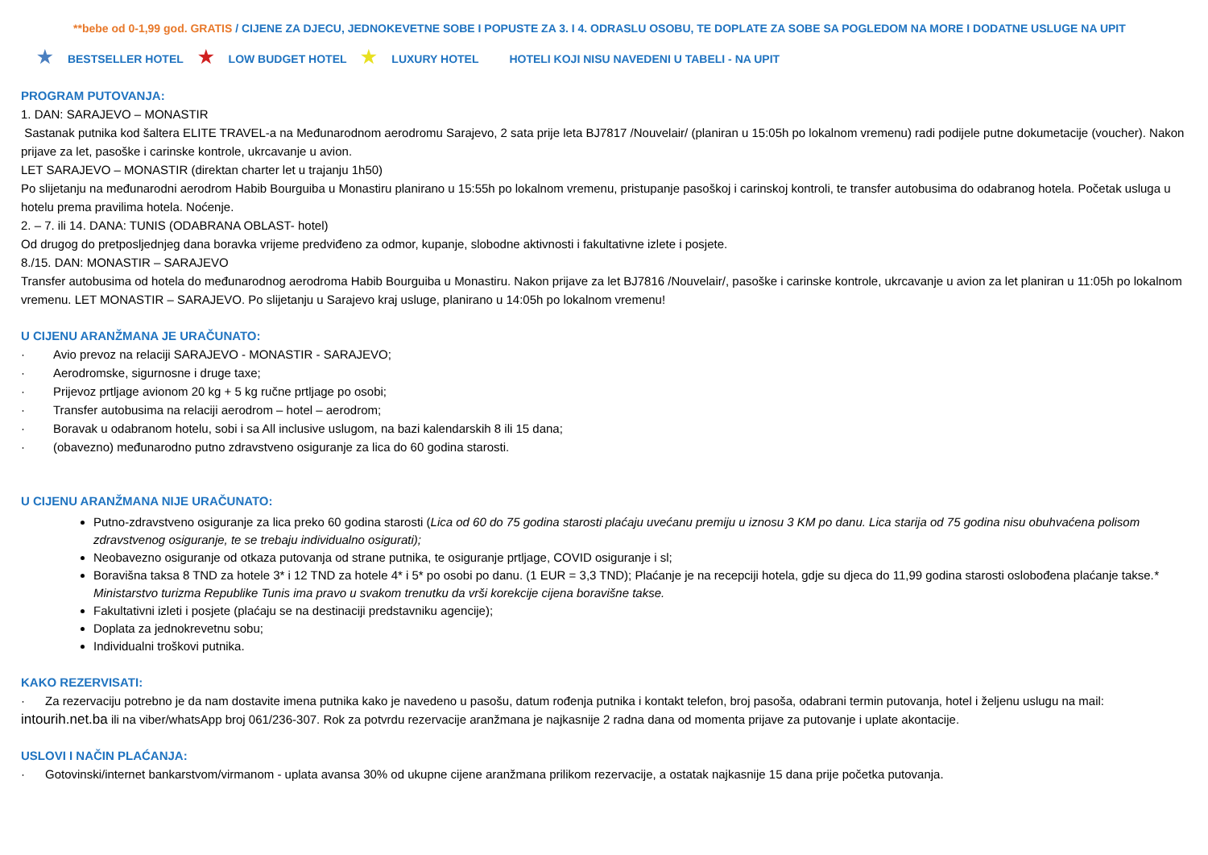**bebe od 0-1,99 god. GRATIS / CIJENE ZA DJECU, JEDNOKEVETNE SOBE I POPUSTE ZA 3. I 4. ODRASLU OSOBU, TE DOPLATE ZA SOBE SA POGLEDOM NA MORE I DODATNE USLUGE NA UPIT
★ BESTSELLER HOTEL ★ LOW BUDGET HOTEL ★ LUXURY HOTEL HOTELI KOJI NISU NAVEDENI U TABELI - NA UPIT
PROGRAM PUTOVANJA:
1. DAN: SARAJEVO – MONASTIR
Sastanak putnika kod šaltera ELITE TRAVEL-a na Međunarodnom aerodromu Sarajevo, 2 sata prije leta BJ7817 /Nouvelair/ (planiran u 15:05h po lokalnom vremenu) radi podijele putne dokumetacije (voucher). Nakon prijave za let, pasoške i carinske kontrole, ukrcavanje u avion.
LET SARAJEVO – MONASTIR (direktan charter let u trajanju 1h50)
Po slijetanju na međunarodni aerodrom Habib Bourguiba u Monastiru planirano u 15:55h po lokalnom vremenu, pristupanje pasoškoj i carinskoj kontroli, te transfer autobusima do odabranog hotela. Početak usluga u hotelu prema pravilima hotela. Noćenje.
2. – 7. ili 14. DANA: TUNIS (ODABRANA OBLAST- hotel)
Od drugog do pretposljednjeg dana boravka vrijeme predviđeno za odmor, kupanje, slobodne aktivnosti i fakultativne izlete i posjete.
8./15. DAN: MONASTIR – SARAJEVO
Transfer autobusima od hotela do međunarodnog aerodroma Habib Bourguiba u Monastiru. Nakon prijave za let BJ7816 /Nouvelair/, pasoške i carinske kontrole, ukrcavanje u avion za let planiran u 11:05h po lokalnom vremenu. LET MONASTIR – SARAJEVO. Po slijetanju u Sarajevo kraj usluge, planirano u 14:05h po lokalnom vremenu!
U CIJENU ARANŽMANA JE URAČUNATO:
· Avio prevoz na relaciji SARAJEVO - MONASTIR - SARAJEVO;
· Aerodromske, sigurnosne i druge taxe;
· Prijevoz prtljage avionom 20 kg + 5 kg ručne prtljage po osobi;
· Transfer autobusima na relaciji aerodrom – hotel – aerodrom;
· Boravak u odabranom hotelu, sobi i sa All inclusive uslugom, na bazi kalendarskih 8 ili 15 dana;
· (obavezno) međunarodno putno zdravstveno osiguranje za lica do 60 godina starosti.
U CIJENU ARANŽMANA NIJE URAČUNATO:
Putno-zdravstveno osiguranje za lica preko 60 godina starosti (Lica od 60 do 75 godina starosti plaćaju uvećanu premiju u iznosu 3 KM po danu. Lica starija od 75 godina nisu obuhvaćena polisom zdravstvenog osiguranje, te se trebaju individualno osigurati);
Neobavezno osiguranje od otkaza putovanja od strane putnika, te osiguranje prtljage, COVID osiguranje i sl;
Boravišna taksa 8 TND za hotele 3* i 12 TND za hotele 4* i 5* po osobi po danu. (1 EUR = 3,3 TND); Plaćanje je na recepciji hotela, gdje su djeca do 11,99 godina starosti oslobođena plaćanje takse.* Ministarstvo turizma Republike Tunis ima pravo u svakom trenutku da vrši korekcije cijena boravišne takse.
Fakultativni izleti i posjete (plaćaju se na destinaciji predstavniku agencije);
Doplata za jednokrevetnu sobu;
Individualni troškovi putnika.
KAKO REZERVISATI:
· Za rezervaciju potrebno je da nam dostavite imena putnika kako je navedeno u pasošu, datum rođenja putnika i kontakt telefon, broj pasoša, odabrani termin putovanja, hotel i željenu uslugu na mail: intourih.net.ba ili na viber/whatsApp broj 061/236-307. Rok za potvrdu rezervacije aranžmana je najkasnije 2 radna dana od momenta prijave za putovanje i uplate akontacije.
USLOVI I NAČIN PLAĆANJA:
· Gotovinski/internet bankarstvom/virmanom - uplata avansa 30% od ukupne cijene aranžmana prilikom rezervacije, a ostatak najkasnije 15 dana prije početka putovanja.